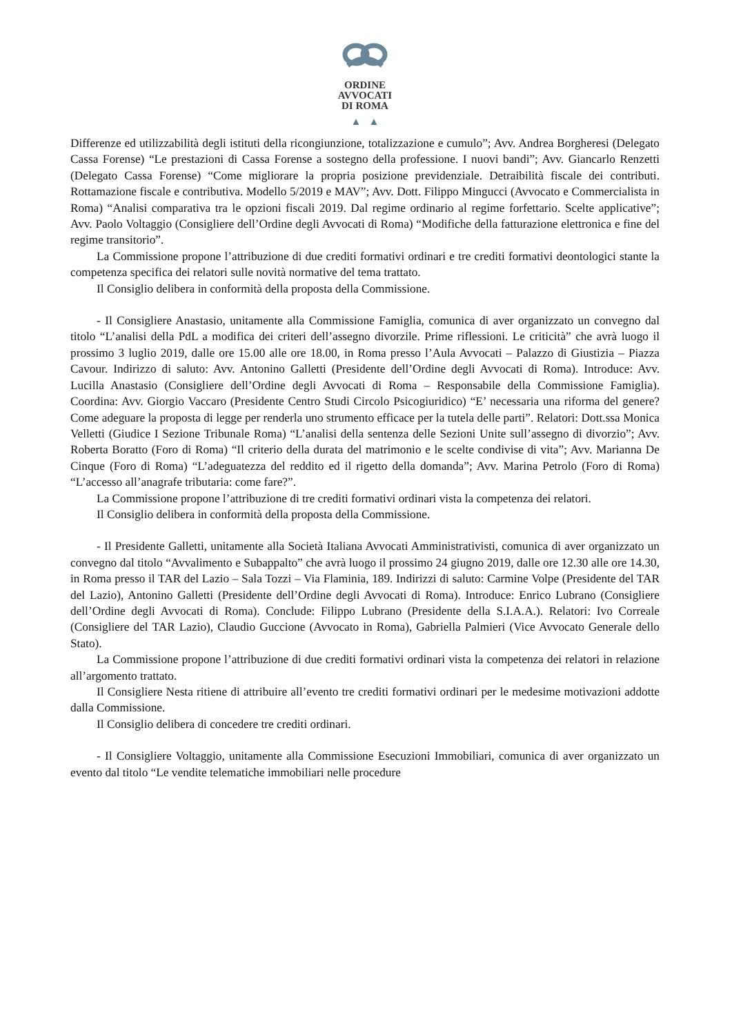ORDINE
AVVOCATI
DI ROMA
▲ ▲
Differenze ed utilizzabilità degli istituti della ricongiunzione, totalizzazione e cumulo”; Avv. Andrea Borgheresi (Delegato Cassa Forense) “Le prestazioni di Cassa Forense a sostegno della professione. I nuovi bandi”; Avv. Giancarlo Renzetti (Delegato Cassa Forense) “Come migliorare la propria posizione previdenziale. Detraibilità fiscale dei contributi. Rottamazione fiscale e contributiva. Modello 5/2019 e MAV”; Avv. Dott. Filippo Mingucci (Avvocato e Commercialista in Roma) “Analisi comparativa tra le opzioni fiscali 2019. Dal regime ordinario al regime forfettario. Scelte applicative”; Avv. Paolo Voltaggio (Consigliere dell’Ordine degli Avvocati di Roma) “Modifiche della fatturazione elettronica e fine del regime transitorio”.
La Commissione propone l’attribuzione di due crediti formativi ordinari e tre crediti formativi deontologici stante la competenza specifica dei relatori sulle novità normative del tema trattato.
Il Consiglio delibera in conformità della proposta della Commissione.
- Il Consigliere Anastasio, unitamente alla Commissione Famiglia, comunica di aver organizzato un convegno dal titolo “L’analisi della PdL a modifica dei criteri dell’assegno divorzile. Prime riflessioni. Le criticità” che avrà luogo il prossimo 3 luglio 2019, dalle ore 15.00 alle ore 18.00, in Roma presso l’Aula Avvocati – Palazzo di Giustizia – Piazza Cavour. Indirizzo di saluto: Avv. Antonino Galletti (Presidente dell’Ordine degli Avvocati di Roma). Introduce: Avv. Lucilla Anastasio (Consigliere dell’Ordine degli Avvocati di Roma – Responsabile della Commissione Famiglia). Coordina: Avv. Giorgio Vaccaro (Presidente Centro Studi Circolo Psicogiuridico) “E’ necessaria una riforma del genere? Come adeguare la proposta di legge per renderla uno strumento efficace per la tutela delle parti”. Relatori: Dott.ssa Monica Velletti (Giudice I Sezione Tribunale Roma) “L’analisi della sentenza delle Sezioni Unite sull’assegno di divorzio”; Avv. Roberta Boratto (Foro di Roma) “Il criterio della durata del matrimonio e le scelte condivise di vita”; Avv. Marianna De Cinque (Foro di Roma) “L’adeguatezza del reddito ed il rigetto della domanda”; Avv. Marina Petrolo (Foro di Roma) “L’accesso all’anagrafe tributaria: come fare?”.
La Commissione propone l’attribuzione di tre crediti formativi ordinari vista la competenza dei relatori.
Il Consiglio delibera in conformità della proposta della Commissione.
- Il Presidente Galletti, unitamente alla Società Italiana Avvocati Amministrativisti, comunica di aver organizzato un convegno dal titolo “Avvalimento e Subappalto” che avrà luogo il prossimo 24 giugno 2019, dalle ore 12.30 alle ore 14.30, in Roma presso il TAR del Lazio – Sala Tozzi – Via Flaminia, 189. Indirizzi di saluto: Carmine Volpe (Presidente del TAR del Lazio), Antonino Galletti (Presidente dell’Ordine degli Avvocati di Roma). Introduce: Enrico Lubrano (Consigliere dell’Ordine degli Avvocati di Roma). Conclude: Filippo Lubrano (Presidente della S.I.A.A.). Relatori: Ivo Correale (Consigliere del TAR Lazio), Claudio Guccione (Avvocato in Roma), Gabriella Palmieri (Vice Avvocato Generale dello Stato).
La Commissione propone l’attribuzione di due crediti formativi ordinari vista la competenza dei relatori in relazione all’argomento trattato.
Il Consigliere Nesta ritiene di attribuire all’evento tre crediti formativi ordinari per le medesime motivazioni addotte dalla Commissione.
Il Consiglio delibera di concedere tre crediti ordinari.
- Il Consigliere Voltaggio, unitamente alla Commissione Esecuzioni Immobiliari, comunica di aver organizzato un evento dal titolo “Le vendite telematiche immobiliari nelle procedure